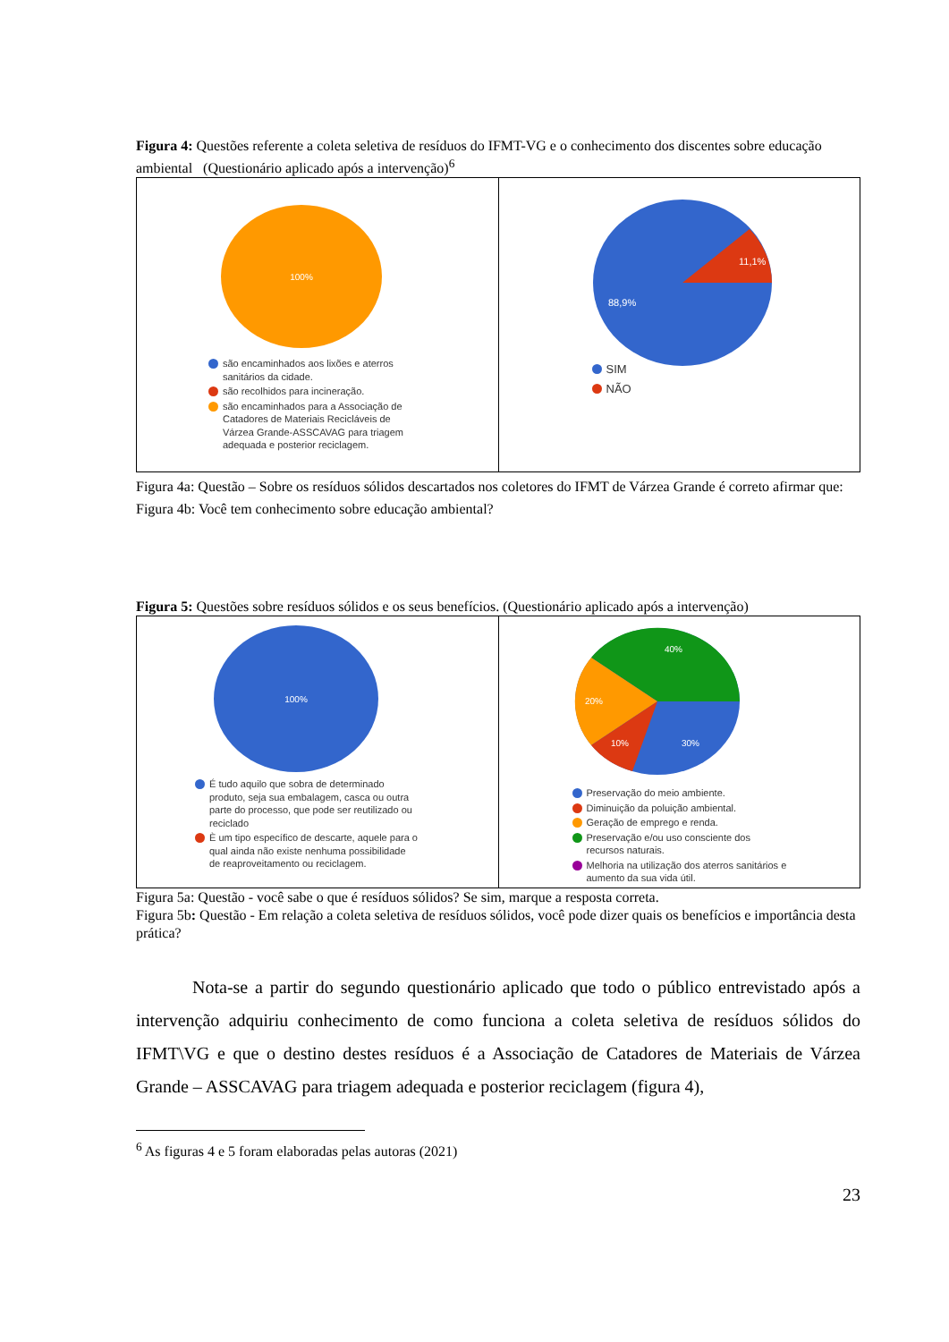Figura 4: Questões referente a coleta seletiva de resíduos do IFMT-VG e o conhecimento dos discentes sobre educação ambiental (Questionário aplicado após a intervenção)<sup>6</sup>
100%
são encaminhados aos lixões e aterros sanitários da cidade.
são recolhidos para incineração.
são encaminhados para a Associação de Catadores de Materiais Recicláveis de Várzea Grande-ASSCAVAG para triagem adequada e posterior reciclagem.
11,1%
88,9%
SIM
NÃO
Figura 4a: Questão – Sobre os resíduos sólidos descartados nos coletores do IFMT de Várzea Grande é correto afirmar que:
Figura 4b: Você tem conhecimento sobre educação ambiental?
Figura 5: Questões sobre resíduos sólidos e os seus benefícios. (Questionário aplicado após a intervenção)
100%
É tudo aquilo que sobra de determinado produto, seja sua embalagem, casca ou outra parte do processo, que pode ser reutilizado ou reciclado
È um tipo específico de descarte, aquele para o qual ainda não existe nenhuma possibilidade de reaproveitamento ou reciclagem.
40%
20%
10%
30%
Preservação do meio ambiente.
Diminuição da poluição ambiental.
Geração de emprego e renda.
Preservação e/ou uso consciente dos recursos naturais.
Melhoria na utilização dos aterros sanitários e aumento da sua vida útil.
Figura 5a: Questão - você sabe o que é resíduos sólidos? Se sim, marque a resposta correta.
Figura 5b: Questão - Em relação a coleta seletiva de resíduos sólidos, você pode dizer quais os benefícios e importância desta prática?
Nota-se a partir do segundo questionário aplicado que todo o público entrevistado após a intervenção adquiriu conhecimento de como funciona a coleta seletiva de resíduos sólidos do IFMT\VG e que o destino destes resíduos é a Associação de Catadores de Materiais de Várzea Grande – ASSCAVAG para triagem adequada e posterior reciclagem (figura 4),
<sup>6</sup> As figuras 4 e 5 foram elaboradas pelas autoras (2021)
23